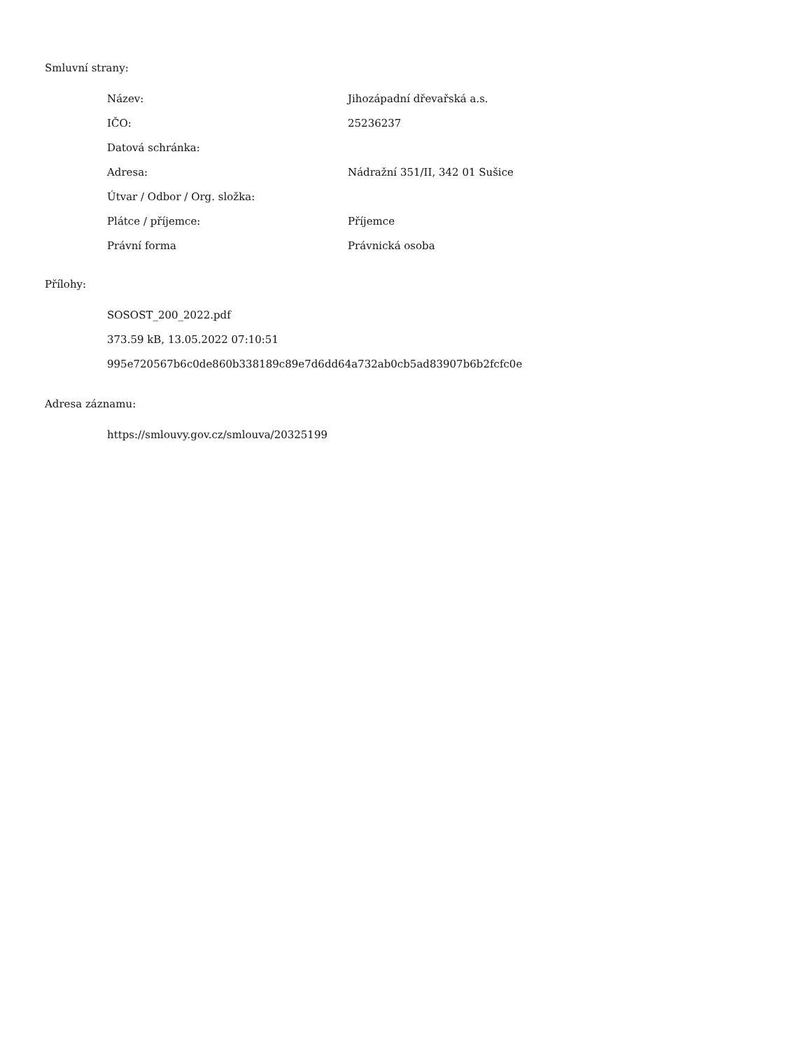Smluvní strany:
| Název: | Jihozápadní dřevařská a.s. |
| IČO: | 25236237 |
| Datová schránka: | |
| Adresa: | Nádražní 351/II, 342 01 Sušice |
| Útvar / Odbor / Org. složka: | |
| Plátce / příjemce: | Příjemce |
| Právní forma | Právnická osoba |
Přílohy:
SOSOST_200_2022.pdf
373.59 kB, 13.05.2022 07:10:51
995e720567b6c0de860b338189c89e7d6dd64a732ab0cb5ad83907b6b2fcfc0e
Adresa záznamu:
https://smlouvy.gov.cz/smlouva/20325199